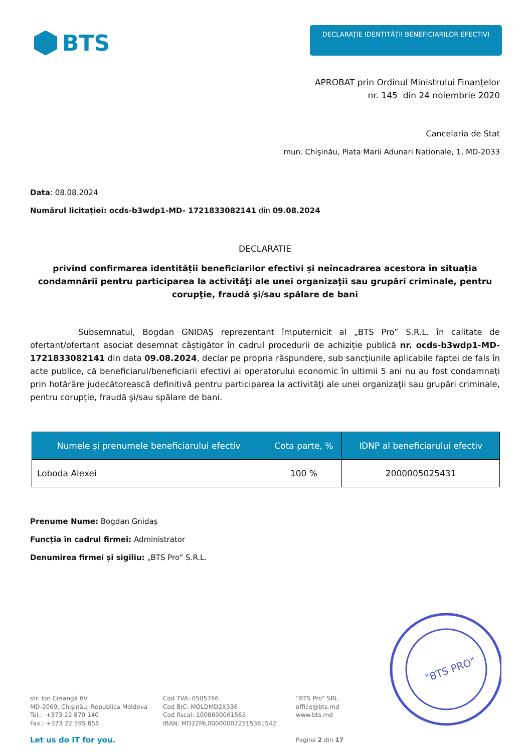BTS
DECLARAŢIE IDENTITĂȚII BENEFICIARILOR EFECTIVI
APROBAT prin Ordinul Ministrului Finanțelor
nr. 145 din 24 noiembrie 2020
Cancelaria de Stat
mun. Chişinău, Piata Marii Adunari Nationale, 1, MD-2033
Data: 08.08.2024
Numărul licitației: ocds-b3wdp1-MD- 1721833082141 din 09.08.2024
DECLARATIE
privind confirmarea identității beneficiarilor efectivi și neîncadrarea acestora în situația condamnării pentru participarea la activităţi ale unei organizaţii sau grupări criminale, pentru corupţie, fraudă şi/sau spălare de bani
Subsemnatul, Bogdan GNIDAȘ reprezentant împuternicit al „BTS Pro” S.R.L. în calitate de ofertant/ofertant asociat desemnat câștigător în cadrul procedurii de achiziție publică nr. ocds-b3wdp1-MD- 1721833082141 din data 09.08.2024, declar pe propria răspundere, sub sancţiunile aplicabile faptei de fals în acte publice, că beneficiarul/beneficiarii efectivi ai operatorului economic în ultimii 5 ani nu au fost condamnați prin hotărâre judecătorească definitivă pentru participarea la activităţi ale unei organizaţii sau grupări criminale, pentru corupţie, fraudă şi/sau spălare de bani.
| Numele și prenumele beneficiarului efectiv | Cota parte, % | IDNP al beneficiarului efectiv |
| --- | --- | --- |
| Loboda Alexei | 100 % | 2000005025431 |
Prenume Nume: Bogdan Gnidaș
Funcția în cadrul firmei: Administrator
Denumirea firmei și sigiliu: „BTS Pro” S.R.L.
str. Ion Creangă 6V
MD-2069, Chișinău, Republica Moldova
Tel.: +373 22 870 140
Fax.: +373 22 595 858
Let us do IT for you.
Cod TVA: 0505766
Cod BIC: MOLDMD2X336
Cod fiscal: 1008600061565
IBAN: MD22ML000000022515361542
”BTS Pro” SRL
office@bts.md
www.bts.md
Pagina 2 din 17
"BTS PRO"